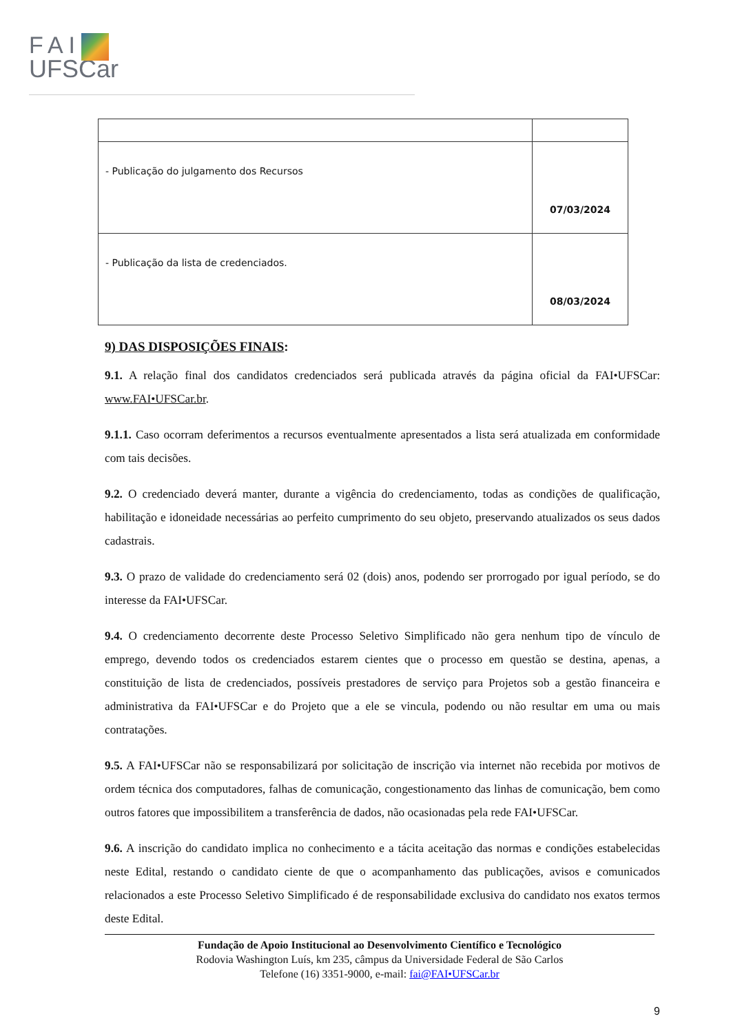FAI
UFSCar
| - Publicação do julgamento dos Recursos | 07/03/2024 |
| - Publicação da lista de credenciados. | 08/03/2024 |
9) DAS DISPOSIÇÕES FINAIS:
9.1. A relação final dos candidatos credenciados será publicada através da página oficial da FAI•UFSCar: www.FAI•UFSCar.br.
9.1.1. Caso ocorram deferimentos a recursos eventualmente apresentados a lista será atualizada em conformidade com tais decisões.
9.2. O credenciado deverá manter, durante a vigência do credenciamento, todas as condições de qualificação, habilitação e idoneidade necessárias ao perfeito cumprimento do seu objeto, preservando atualizados os seus dados cadastrais.
9.3. O prazo de validade do credenciamento será 02 (dois) anos, podendo ser prorrogado por igual período, se do interesse da FAI•UFSCar.
9.4. O credenciamento decorrente deste Processo Seletivo Simplificado não gera nenhum tipo de vínculo de emprego, devendo todos os credenciados estarem cientes que o processo em questão se destina, apenas, a constituição de lista de credenciados, possíveis prestadores de serviço para Projetos sob a gestão financeira e administrativa da FAI•UFSCar e do Projeto que a ele se vincula, podendo ou não resultar em uma ou mais contratações.
9.5. A FAI•UFSCar não se responsabilizará por solicitação de inscrição via internet não recebida por motivos de ordem técnica dos computadores, falhas de comunicação, congestionamento das linhas de comunicação, bem como outros fatores que impossibilitem a transferência de dados, não ocasionadas pela rede FAI•UFSCar.
9.6. A inscrição do candidato implica no conhecimento e a tácita aceitação das normas e condições estabelecidas neste Edital, restando o candidato ciente de que o acompanhamento das publicações, avisos e comunicados relacionados a este Processo Seletivo Simplificado é de responsabilidade exclusiva do candidato nos exatos termos deste Edital.
Fundação de Apoio Institucional ao Desenvolvimento Científico e Tecnológico
Rodovia Washington Luís, km 235, câmpus da Universidade Federal de São Carlos
Telefone (16) 3351-9000, e-mail: fai@FAI•UFSCar.br
9